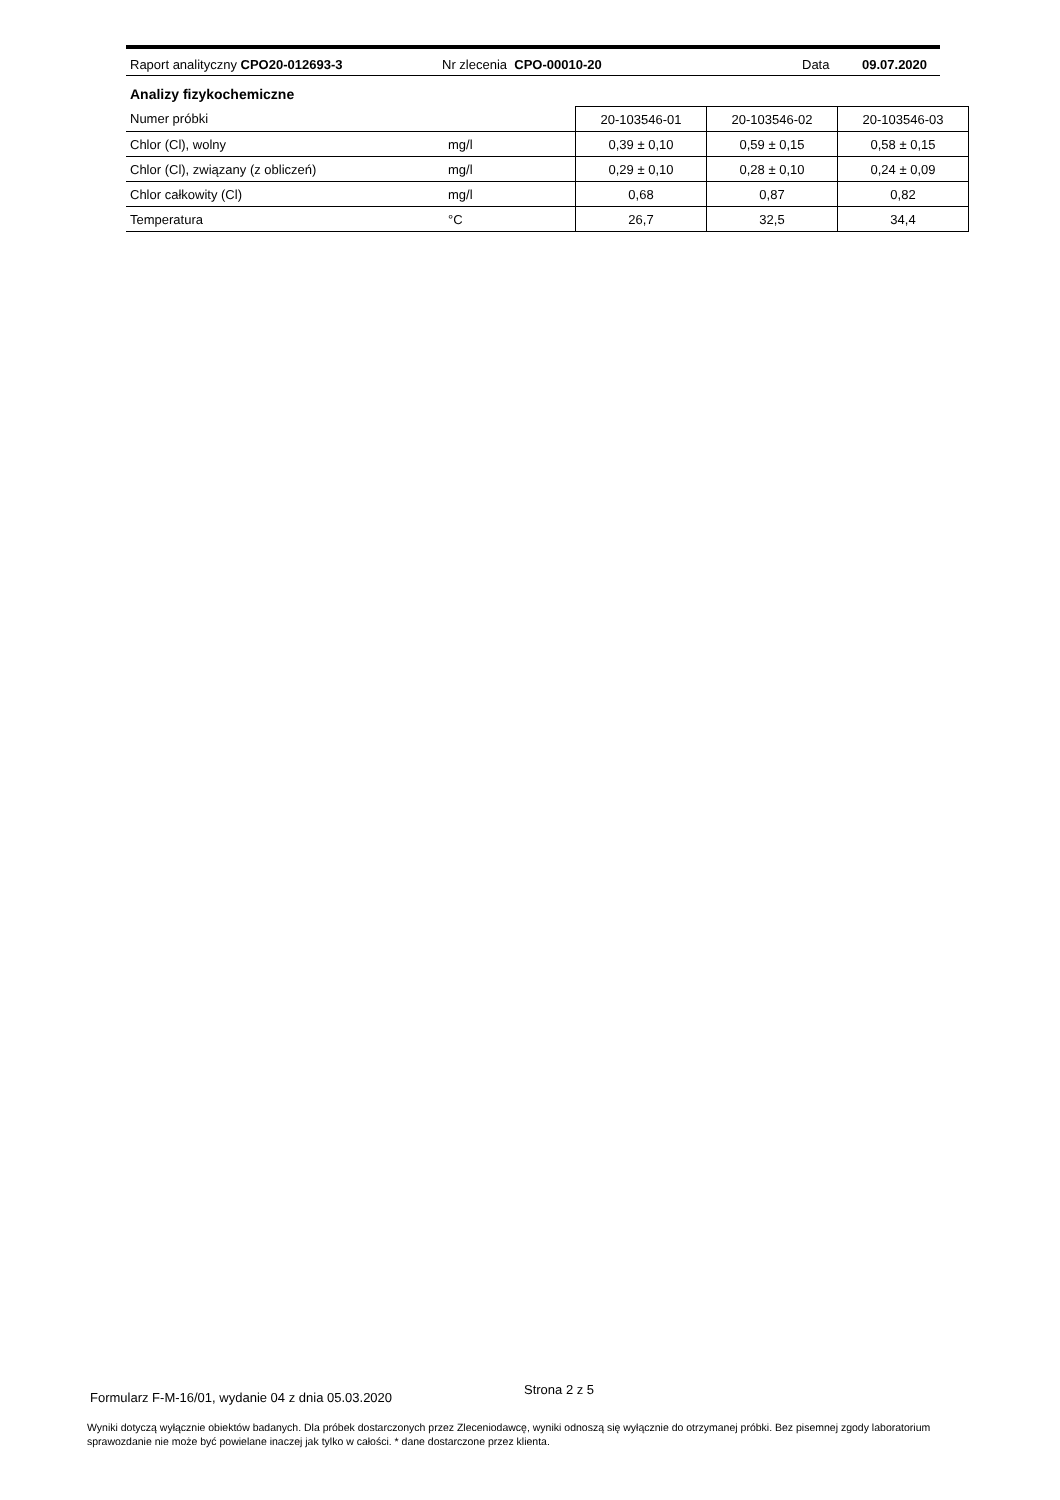Raport analityczny CPO20-012693-3 Nr zlecenia CPO-00010-20 Data 09.07.2020
Analizy fizykochemiczne
| Numer próbki | | | 20-103546-01 | 20-103546-02 | 20-103546-03 |
| Chlor (Cl), wolny | mg/l | | 0,39 ± 0,10 | 0,59 ± 0,15 | 0,58 ± 0,15 |
| Chlor (Cl), związany (z obliczeń) | mg/l | | 0,29 ± 0,10 | 0,28 ± 0,10 | 0,24 ± 0,09 |
| Chlor całkowity (Cl) | mg/l | | 0,68 | 0,87 | 0,82 |
| Temperatura | °C | | 26,7 | 32,5 | 34,4 |
Strona 2 z 5
Formularz F-M-16/01, wydanie 04 z dnia 05.03.2020
Wyniki dotyczą wyłącznie obiektów badanych. Dla próbek dostarczonych przez Zleceniodawcę, wyniki odnoszą się wyłącznie do otrzymanej próbki. Bez pisemnej zgody laboratorium sprawozdanie nie może być powielane inaczej jak tylko w całości. * dane dostarczone przez klienta.